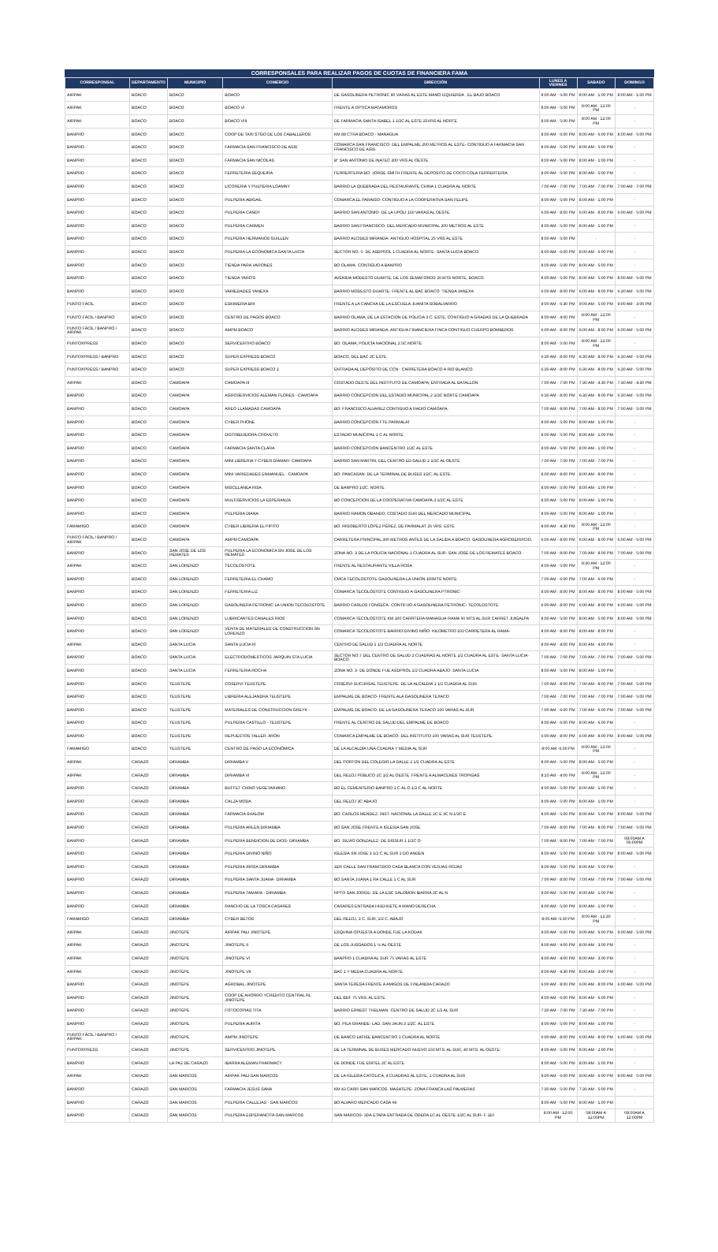CORRESPONSALES PARA REALIZAR PAGOS DE CUOTAS DE FINANCIERA FAMA
| CORRESPONSAL | DEPARTAMENTO | MUNICIPIO | COMERCIO | DIRECCIÓN | LUNES A VIERNES | SABADO | DOMINGO |
| --- | --- | --- | --- | --- | --- | --- | --- |
| AIRPAK | BOACO | BOACO | BOACO | DE GASOLINERA PETRONIC 80 VARAS AL ESTE MANO IZQUIERDA , EL BAJO BOACO | 8:00 AM - 5:00 PM | 8:00 AM - 1:00 PM | 8:00 AM - 1:00 PM |
| AIRPAK | BOACO | BOACO | BOACO VI | FRENTE A OPTICA MATAMOROS | 8:00 AM - 5:00 PM | 8:00 AM - 12:00 PM | - |
| AIRPAK | BOACO | BOACO | BOACO VIII | DE FARMACIA SANTA ISABEL 1 1/2C AL ESTE 25VRS AL NORTE | 8:00 AM - 5:00 PM | 8:00 AM - 12:00 PM | - |
| BANPRO | BOACO | BOACO | COOP DE TAXI STGO DE LOS CABALLEROS | KM 88 CTRA BOACO - MANAGUA | 8:00 AM - 6:00 PM | 8:00 AM - 6:00 PM | 8:00 AM - 5:00 PM |
| BANPRO | BOACO | BOACO | FARMACIA SAN FRANCISCO DE ASIS | COMARCA SAN FRANCISCO- DEL EMPALME 200 METROS AL ESTE- CONTIGUO A FARMACIA SAN FRANCISCO DE ASIS- | 8:00 AM - 5:00 PM | 8:00 AM - 5:00 PM | - |
| BANPRO | BOACO | BOACO | FARMACIA SAN NICOLAS | B° SAN ANTONIO DE INATEC 200 VRS AL OESTE | 8:00 AM - 5:00 PM | 8:00 AM - 1:00 PM | - |
| BANPRO | BOACO | BOACO | FERRETERIA SEQUEIRA | FERRERTERIA BO. JORGE SMITH FRENTE AL DEPOSITO DE COCO COLA FERRERTERIA | 8:00 AM - 5:00 PM | 8:00 AM - 5:00 PM | - |
| BANPRO | BOACO | BOACO | LICORERIA Y PULPERIA LOAMNY | BARRIO LA QUEBRADA DEL RESTAURANTE CHINA 1 CUADRA AL NORTE | 7:00 AM - 7:00 PM | 7:00 AM - 7:00 PM | 7:00 AM - 7:00 PM |
| BANPRO | BOACO | BOACO | PULPERIA ABIGAIL | COMARCA EL PARAISO- CONTIGUO A LA COOPERATIVA SAN FELIPE | 8:00 AM - 5:00 PM | 8:00 AM - 1:00 PM | - |
| BANPRO | BOACO | BOACO | PULPERIA CANDY | BARRIO SAN ANTONIO- DE LA UPOLI 150 VARAS AL OESTE | 6:00 AM - 8:00 PM | 6:00 AM - 8:00 PM | 6:00 AM - 5:00 PM |
| BANPRO | BOACO | BOACO | PULPERIA CARMEN | BARRIO SAN FRANCISCO- DEL MERCADO MUNICIPAL 200 METROS AL ESTE | 8:00 AM - 5:00 PM | 8:00 AM - 1:00 PM | - |
| BANPRO | BOACO | BOACO | PULPERIA HERMANOS GUILLEN | BARRIO ALCIDES MIRANDA- ANTIGUO HOSPITAL 25 VRS AL ESTE | 8:00 AM - 5:00 PM | - | - |
| BANPRO | BOACO | BOACO | PULPERIA LA ECONOMICA SANTA LUCIA | SECTOR NO. 5- DE ASDPROL 1 CUADRA AL NORTE- SANTA LUCIA BOACO. | 8:00 AM - 6:00 PM | 8:00 AM - 6:00 PM | - |
| BANPRO | BOACO | BOACO | TIENDA PARA VARONES | BO OLAMA- CONTIGUO A BANPRO | 8:00 AM - 5:00 PM | 8:00 AM - 5:00 PM | - |
| BANPRO | BOACO | BOACO | TIENDA YARO'S | AVENIDA MODESTO DUARTE, DE LOS SEMAFOROS 20 MTS NORTE, BOACO. | 8:00 AM - 5:00 PM | 8:00 AM - 5:00 PM | 8:00 AM - 5:00 PM |
| BANPRO | BOACO | BOACO | VARIEDADES YANEXA | BARRIO MODESTO DUARTE- FRENTE AL BAC BOACO- TIENDA JANEXA | 6:00 AM - 8:00 PM | 6:00 AM - 8:00 PM | 6:30 AM - 5:00 PM |
| PUNTO FÁCIL | BOACO | BOACO | ESKIMERIA BRI | FRENTE A LA CANCHA DE LA ESCUELA JUANITA SOBALVARRO | 9:00 AM - 6:30 PM | 9:00 AM - 5:00 PM | 9:00 AM - 3:00 PM |
| PUNTO FÁCIL / BANPRO | BOACO | BOACO | CENTRO DE PAGOS BOACO | BARRIO OLAMA, DE LA ESTACION DE POLICIA 3 C. ESTE, CONTIGUO A GRADAS DE LA QUEBRADA | 8:00 AM - 4:00 PM | 8:00 AM - 12:00 PM | - |
| PUNTO FÁCIL / BANPRO / AIRPAK | BOACO | BOACO | AMPM BOACO | BARRIO ALCIDES MIRANDA, ANTIGUA FINANCIERA FINCA CONTIGUO CUERPO BOMBEROS | 6:00 AM - 8:00 PM | 6:00 AM - 8:00 PM | 6:00 AM - 5:00 PM |
| PUNTOXPRESS | BOACO | BOACO | SERVICENTRO BOACO | BO. OLAMA, POLICÍA NACIONAL 2.5C NORTE | 8:00 AM - 5:00 PM | 8:00 AM - 12:00 PM | - |
| PUNTOXPRESS / BANPRO | BOACO | BOACO | SUPER EXPRESS BOACO | BOACO, DEL BAC 2C ESTE | 6:30 AM - 8:00 PM | 6:30 AM - 8:00 PM | 6:30 AM - 5:00 PM |
| PUNTOXPRESS / BANPRO | BOACO | BOACO | SUPER EXPRESS BOACO 2 | ENTRADA AL DEPÓSITO DE CCN - CARRETERA BOACO A RIO BLANCO. | 6:30 AM - 8:00 PM | 6:30 AM - 8:00 PM | 6:30 AM - 5:00 PM |
| AIRPAK | BOACO | CAMOAPA | CAMOAPA III | COSTADO OESTE DEL INSTITUTO DE CAMOAPA; ENTRADA AL BATALLON | 7:00 AM - 7:00 PM | 7:30 AM - 4:30 PM | 7:30 AM - 4:30 PM |
| BANPRO | BOACO | CAMOAPA | AGROSERVICIOS ALEMAN FLORES - CAMOAPA | BARRIO CONCEPCION DEL ESTADIO MUNICIPAL 2 1/2C NORTE CAMOAPA | 6:30 AM - 8:00 PM | 6:30 AM - 8:00 PM | 6:30 AM - 5:00 PM |
| BANPRO | BOACO | CAMOAPA | AREO LLAMADAS CAMOAPA | BO. FRANCISCO ALVAREZ CONTIGUO A RADIO CAMOAPA. | 7:00 AM - 8:00 PM | 7:00 AM - 8:00 PM | 7:00 AM - 5:00 PM |
| BANPRO | BOACO | CAMOAPA | CYBER PHONE | BARRIO CONCEPCION FTE PARMALAT | 8:00 AM - 5:00 PM | 8:00 AM - 1:00 PM | - |
| BANPRO | BOACO | CAMOAPA | DISTRIBUIDORA CROVETO | ESTADIO MUNICIPAL 1 C AL NORTE | 8:00 AM - 5:00 PM | 8:00 AM - 1:00 PM | - |
| BANPRO | BOACO | CAMOAPA | FARMACIA SANTA CLARA | BARRIO CONCEPCION BANCENTRO 1/2C AL ESTE | 8:00 AM - 5:00 PM | 8:00 AM - 1:00 PM | - |
| BANPRO | BOACO | CAMOAPA | MINI LIBRERIA Y CYBER DIAMAR- CAMOAPA | BARRIO SAN MARTIN, DEL CENTRO ED SALUD 2 1/2C AL OESTE | 7:00 AM - 7:00 PM | 7:00 AM - 7:00 PM | - |
| BANPRO | BOACO | CAMOAPA | MINI VARIEDADES ENMANUEL - CAMOAPA | BO. PANCASAN- DE LA TERMINAL DE BUSES 1/2C. AL ESTE. | 8:00 AM - 8:00 PM | 8:00 AM - 8:00 PM | - |
| BANPRO | BOACO | CAMOAPA | MISCELANEA RISA | DE BANPRO 1/2C. NORTE | 8:00 AM - 5:00 PM | 8:00 AM - 1:00 PM | - |
| BANPRO | BOACO | CAMOAPA | MULTISERVICIOS LA ESPERANZA | BO CONCEPCION DE LA COOPERATIVA CAMOAPA 3 1/2C AL ESTE | 8:00 AM - 5:00 PM | 8:00 AM - 1:00 PM | - |
| BANPRO | BOACO | CAMOAPA | PULPERIA DIANA | BARRIO RAMON OBANDO, COSTADO SUR DEL MERCADO MUNICIPAL | 8:00 AM - 5:00 PM | 8:00 AM - 1:00 PM | - |
| FAMAMIGO | BOACO | CAMOAPA | CYBER LIBRERIA EL PIPITO | BO. RIGOBERTO LÓPEZ PÉREZ, DE PARMALAT 25 VRS. ESTE | 8:00 AM - 4:30 PM | 8:00 AM - 12:00 PM | - |
| PUNTO FÁCIL / BANPRO / AIRPAK | BOACO | CAMOAPA | AMPM CAMOAPA | CARRETERA PRINCIPAL 300 METROS ANTES DE LA SALIDA A BOACO. GASOLINERA AGROSERVICIO. | 6:00 AM - 8:00 PM | 6:00 AM - 8:00 PM | 6:00 AM - 5:00 PM |
| BANPRO | BOACO | SAN JOSE DE LOS REMATES | PULPERIA LA ECONOMICA SN JOSE DE LOS REMATES | ZONA NO. 3 DE LA POLICIA NACIONAL 1 CUADRA AL SUR- SAN JOSE DE LOS REMATES BOACO. | 7:00 AM - 8:00 PM | 7:00 AM - 8:00 PM | 7:00 AM - 5:00 PM |
| AIRPAK | BOACO | SAN LORENZO | TECOLOSTOTE | FRENTE AL RESTAURANTE VILLA ROSA | 8:00 AM - 5:00 PM | 8:30 AM - 12:00 PM | - |
| BANPRO | BOACO | SAN LORENZO | FERRETERIA EL CHAMO | CMCA TECOLOSTOTE GASOLINERA LA UNION 100MTS NORTE | 7:00 AM - 6:00 PM | 7:00 AM - 6:00 PM | - |
| BANPRO | BOACO | SAN LORENZO | FERRETERIA LIZ | COMARCA TECOLOSTOTE CONTIGUO A GASOLINERA PTRONIC- | 8:00 AM - 8:00 PM | 8:00 AM - 8:00 PM | 8:00 AM - 5:00 PM |
| BANPRO | BOACO | SAN LORENZO | GASOLINERA PETRONIC LA UNION TECOLOSTOTE | BARRIO CARLOS FONSECA- CONTIFUO A GASOLINERA PETRONIC- TECOLOSTOTE | 6:00 AM - 8:00 PM | 6:00 AM - 8:00 PM | 6:00 AM - 5:00 PM |
| BANPRO | BOACO | SAN LORENZO | LUBRICANTES CANALES RIOS | COMARCA TECOLOSTOTE KM 100 CARRTERA MANAGUA-RAMA 50 MTS AL SUR CARRET JUIGALPA | 8:00 AM - 5:00 PM | 8:00 AM - 5:00 PM | 8:00 AM - 5:00 PM |
| BANPRO | BOACO | SAN LORENZO | VENTA DE MATERIALES DE CONSTRUCCION SN LORENZO | COMARCA TECOLOSTOTE BARRIO DIVINO NIÑO- KILOMETRO 102 CARRETERA AL RAMA- | 8:00 AM - 8:00 PM | 8:00 AM - 8:00 PM | - |
| AIRPAK | BOACO | SANTA LUCIA | SANTA LUCIA III | CENTRO DE SALUD 1 1/2 CUADRA AL NORTE | 8:00 AM - 4:00 PM | 8:00 AM - 4:00 PM | - |
| BANPRO | BOACO | SANTA LUCIA | ELECTRODOMESTICOS JARQUIN STA LUCIA | SECTOR NO.7 DEL CENTRO DE SALUD 2 CUADRAS AL NORTE 1/2 CUADRA AL ESTE- SANTA LUCIA- BOACO. | 7:00 AM - 7:00 PM | 7:00 AM - 7:00 PM | 7:00 AM - 5:00 PM |
| BANPRO | BOACO | SANTA LUCIA | FERRETERIA ROCHA | ZONA NO. 3- DE DONDE FUE ASDPROL 1/2 CUADRA ABAJO- SANTA LUCIA | 8:00 AM - 5:00 PM | 8:00 AM - 1:00 PM | - |
| BANPRO | BOACO | TEUSTEPE | COSERVI TEUSTEPE | COSERVI SUCURSAL TEUSTEPE- DE LA ALCALDIA 1 1/2 CUADRA AL SUR. | 7:00 AM - 8:00 PM | 7:00 AM - 8:00 PM | 7:00 AM - 5:00 PM |
| BANPRO | BOACO | TEUSTEPE | LIBRERIA ALEJANDRA TEUSTEPE | EMPALME DE BOACO- FRENTE ALA GASOLINERA TEXACO | 7:00 AM - 7:00 PM | 7:00 AM - 7:00 PM | 7:00 AM - 5:00 PM |
| BANPRO | BOACO | TEUSTEPE | MATERIALES DE CONSTRUCCION GREYK - | EMPALME DE BOACO- DE LA GASOLINERA TEXACO 100 VARAS AL SUR | 7:00 AM - 6:00 PM | 7:00 AM - 6:00 PM | 7:00 AM - 5:00 PM |
| BANPRO | BOACO | TEUSTEPE | PULPERIA CASTILLO - TEUSTEPE | FRENTE AL CENTRO DE SALUD DEL EMPALME DE BOACO | 8:00 AM - 6:00 PM | 8:00 AM - 6:00 PM | - |
| BANPRO | BOACO | TEUSTEPE | REPUESTOS TALLER JIRON | COMARCA EMPALME DE BOACO- DEL INSTITUTO 100 VARAS AL SUR TEUSTEPE. | 6:00 AM - 8:00 PM | 6:00 AM - 8:00 PM | 8:00 AM - 5:00 PM |
| FAMAMIGO | BOACO | TEUSTEPE | CENTRO DE PAGO LA ECONÓMICA | DE LA ALCALDÍA UNA CUADRA Y MEDIA AL SUR | 8:00 AM -6:00 PM | 8:00 AM - 12:00 PM | - |
| AIRPAK | CARAZO | DIRIAMBA | DIRIAMBA V | DEL PORTON DEL COLEGIO LA SALLE 2 1/2 CUADRA AL ESTE | 8:00 AM - 5:00 PM | 8:00 AM - 5:00 PM | - |
| AIRPAK | CARAZO | DIRIAMBA | DIRIAMBA VI | DEL RELOJ PÚBLICO 2C 1/2 AL OESTE. FRENTE A ALMACENES TROPIGAS | 8:15 AM - 4:00 PM | 8:00 AM - 12:00 PM | - |
| BANPRO | CARAZO | DIRIAMBA | BUFFET CHINO VEGETARIANO | BO EL CEMENTERIO BANPRO 1 C AL O 1/2 C AL NORTE | 8:00 AM - 5:00 PM | 8:00 AM - 1:00 PM | - |
| BANPRO | CARAZO | DIRIAMBA | CALZA MODA | DEL RELOJ 3C ABAJO | 8:00 AM - 5:00 PM | 8:00 AM - 1:00 PM | - |
| BANPRO | CARAZO | DIRIAMBA | FARMACIA SHALOM | BO. CARLOS MENDEZ- INST. NACIONAL LA SALLE 2C E 3C N 1/2C E | 8:00 AM - 5:00 PM | 8:00 AM - 5:00 PM | 8:00 AM - 5:00 PM |
| BANPRO | CARAZO | DIRIAMBA | PULPERIA ARLEN DIRIAMBA | BO SAN JOSE FRENTE A IGLESIA SAN JOSE | 7:00 AM - 8:00 PM | 7:00 AM - 8:00 PM | 7:00 AM - 5:00 PM |
| BANPRO | CARAZO | DIRIAMBA | PULPERIA BENDICION DE DIOS- DIRIAMBA | BO. SILVIO GONZALEZ- DE DISSUR 1 1/2C O- | 7:00 AM - 8:00 PM | 7:00 AM - 7:00 PM | 08:00AM A 05:00PM |
| BANPRO | CARAZO | DIRIAMBA | PULPERIA DIVINO NIÑO | IGLESIA SN JOSE 3 1/2 C AL SUR 2 DO ANDEN | 8:00 AM - 5:00 PM | 8:00 AM - 5:00 PM | 8:00 AM - 5:00 PM |
| BANPRO | CARAZO | DIRIAMBA | PULPERIA IRRSA DIRIAMBA | 1ER CALLE SAN FRANCISCO CASA BLANCA CON VERJAS ROJAS | 8:00 AM - 5:00 PM | 8:00 AM - 5:00 PM | - |
| BANPRO | CARAZO | DIRIAMBA | PULPERIA SANTA JUANA- DIRIAMBA | BO SANTA JUANA 1 RA CALLE 1 C AL SUR | 7:00 AM - 8:00 PM | 7:00 AM - 7:00 PM | 7:00 AM - 5:00 PM |
| BANPRO | CARAZO | DIRIAMBA | PULPERIA TAMARA - DIRIAMBA | RPTO SAN JORGE- DE LA ESC SALOMON IBARRA 2C AL N | 8:00 AM - 5:00 PM | 8:00 AM - 1:00 PM | - |
| BANPRO | CARAZO | DIRIAMBA | RANCHO DE LA TOSCA CASARES | CASARES ENTRADA HUEHUETE A MANO DERECHA | 8:00 AM - 5:00 PM | 8:00 AM - 1:00 PM | - |
| FAMAMIGO | CARAZO | DIRIAMBA | CYBER BETOS | DEL RELOJ, 3 C. SUR, 1/2 C. ABAJO | 8:00 AM -5:30 PM | 8:00 AM - 12:30 PM | - |
| AIRPAK | CARAZO | JINOTEPE | AIRPAK PALI JINOTEPE | ESQUINA OPUESTA A DONDE FUE LA KODAK | 9:00 AM - 6:00 PM | 9:00 AM - 6:00 PM | 9:00 AM - 5:00 PM |
| AIRPAK | CARAZO | JINOTEPE | JINOTEPE II | DE LOS JUSGADOS 1 ½ AL OESTE | 8:00 AM - 4:00 PM | 8:00 AM - 3:00 PM | - |
| AIRPAK | CARAZO | JINOTEPE | JINOTEPE VI | BANPRO 1 CUADRA AL SUR 75 VARAS AL ESTE | 8:00 AM - 4:00 PM | 8:00 AM - 3:00 PM | - |
| AIRPAK | CARAZO | JINOTEPE | JINOTEPE VII | BAC 1 Y MEDIA CUADRA AL NORTE | 8:00 AM - 4:30 PM | 8:00 AM - 3:00 PM | - |
| BANPRO | CARAZO | JINOTEPE | AGROBAL-JINOTEPE | SANTA TERESA FRENTE A AMIGOS DE FINLANDIA CARAZO | 6:00 AM - 8:00 PM | 6:00 AM - 8:00 PM | 6:00 AM - 5:00 PM |
| BANPRO | CARAZO | JINOTEPE | COOP DE AHORRO YCREDITO CENTRAL RL JINOTEPE | DEL BDF 75 VRS. AL ESTE | 8:00 AM - 6:00 PM | 8:00 AM - 6:00 PM | - |
| BANPRO | CARAZO | JINOTEPE | FOTOCOPIAS TITA | BARRIO ERNEST THELMAN- CENTRO DE SALUD 2C 1/2 AL SUR | 7:30 AM - 7:00 PM | 7:30 AM - 7:00 PM | - |
| BANPRO | CARAZO | JINOTEPE | PULPERIA AURITA | BO. PILA GRANDE- LAD. SAN JAUN 3 1/2C. AL ESTE | 8:00 AM - 5:00 PM | 8:00 AM - 1:00 PM | - |
| PUNTO FÁCIL / BANPRO / AIRPAK | CARAZO | JINOTEPE | AMPM JINOTEPE | DE BANCO LAFISE BANCENTRO 1 CUADRA AL NORTE | 6:00 AM - 8:00 PM | 6:00 AM - 8:00 PM | 6:00 AM - 5:00 PM |
| PUNTOXPRESS | CARAZO | JINOTEPE | SERVICENTRO JINOTEPE | DE LA TERMINAL DE BUSES MERCADO NUEVO 150 MTS. AL SUR, 40 MTS. AL OESTE. | 8:00 AM - 5:00 PM | 8:00 AM - 2:00 PM | - |
| BANPRO | CARAZO | LA PAZ DE CARAZO | IBARRA ALEMAN PHARMACY | DE DONDE FUE ENITEL 2C AL ESTE | 8:00 AM - 5:00 PM | 8:00 AM - 1:00 PM | - |
| AIRPAK | CARAZO | SAN MARCOS | AIRPAK PALI SAN MARCOS | DE LA IGLESIA CATÓLICA, 4 CUADRAS AL ESTE, 1 CUADRA AL SUR | 9:00 AM - 6:00 PM | 9:00 AM - 6:00 PM | 9:00 AM - 5:00 PM |
| BANPRO | CARAZO | SAN MARCOS | FARMACIA JESUS SANA | KM 42 CARR SAN MARCOS- MASATEPE- ZONA FRANCA LAS PALMERAS | 7:30 AM - 5:00 PM | 7:30 AM - 5:00 PM | - |
| BANPRO | CARAZO | SAN MARCOS | PULPERIA CALLEJAS - SAN MARCOS | BO ALVARO MERCADO CASA #4 | 8:00 AM - 5:00 PM | 8:00 AM - 1:00 PM | - |
| BANPRO | CARAZO | SAN MARCOS | PULPERIA ESPERANCITA-SAN MARCOS | SAN MARCOS- 2DA ETAPA-ENTRADA DE ODERA 1C AL OESTE-1/2C AL SUR- F-110 | 8:00 AM - 12:00 PM | 08:00AM A 12:00PM | 08:00AM A 12:00PM |